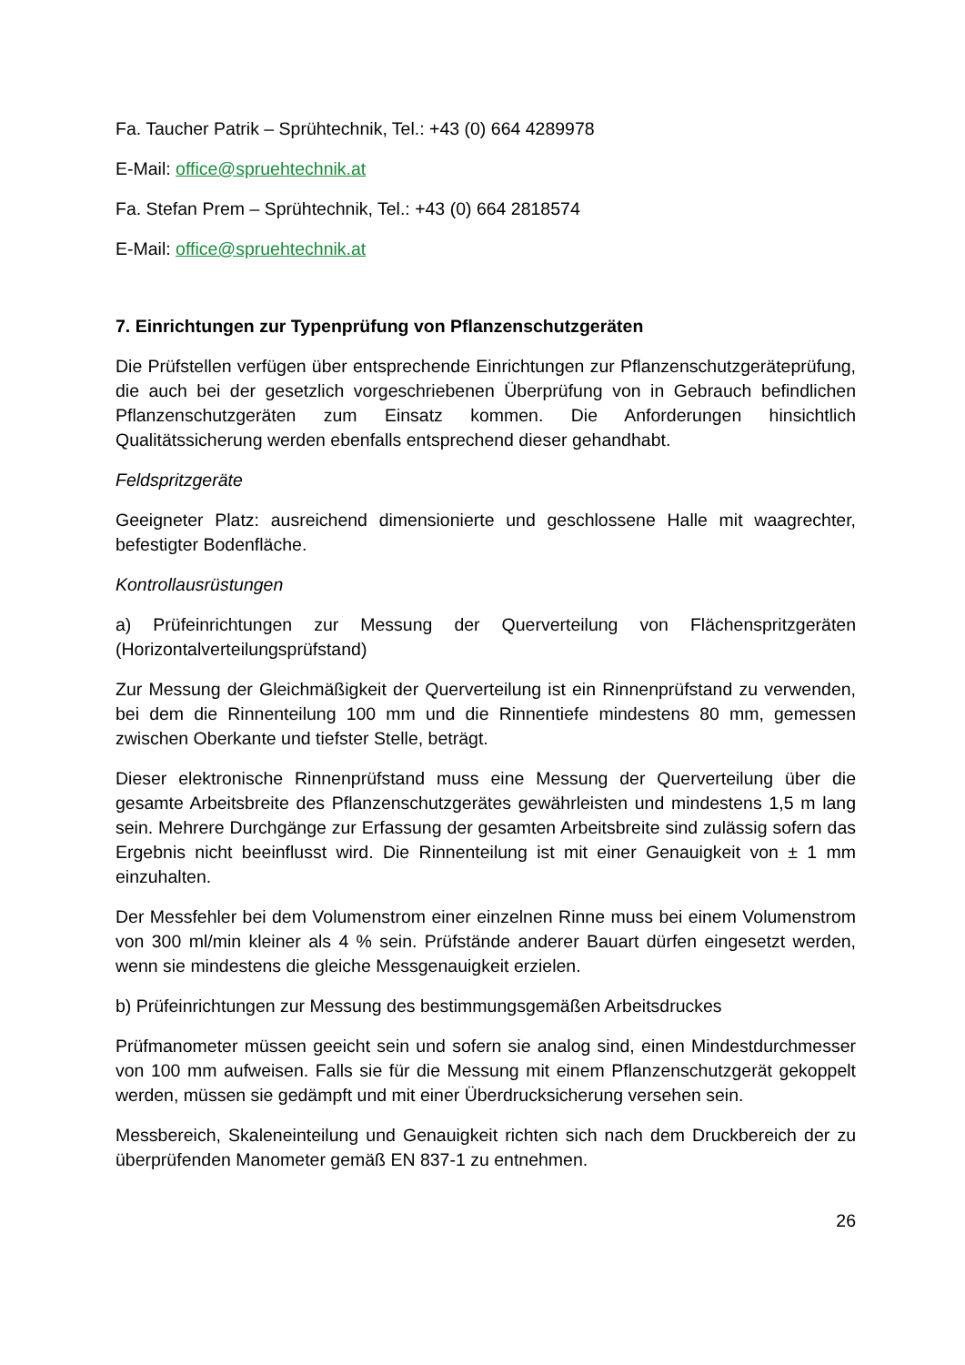Fa. Taucher Patrik – Sprühtechnik, Tel.: +43 (0) 664 4289978
E-Mail: office@spruehtechnik.at
Fa. Stefan Prem – Sprühtechnik, Tel.: +43 (0) 664 2818574
E-Mail: office@spruehtechnik.at
7. Einrichtungen zur Typenprüfung von Pflanzenschutzgeräten
Die Prüfstellen verfügen über entsprechende Einrichtungen zur Pflanzenschutzgeräteprüfung, die auch bei der gesetzlich vorgeschriebenen Überprüfung von in Gebrauch befindlichen Pflanzenschutzgeräten zum Einsatz kommen. Die Anforderungen hinsichtlich Qualitätssicherung werden ebenfalls entsprechend dieser gehandhabt.
Feldspritzgeräte
Geeigneter Platz: ausreichend dimensionierte und geschlossene Halle mit waagrechter, befestigter Bodenfläche.
Kontrollausrüstungen
a) Prüfeinrichtungen zur Messung der Querverteilung von Flächenspritzgeräten (Horizontalverteilungsprüfstand)
Zur Messung der Gleichmäßigkeit der Querverteilung ist ein Rinnenprüfstand zu verwenden, bei dem die Rinnenteilung 100 mm und die Rinnentiefe mindestens 80 mm, gemessen zwischen Oberkante und tiefster Stelle, beträgt.
Dieser elektronische Rinnenprüfstand muss eine Messung der Querverteilung über die gesamte Arbeitsbreite des Pflanzenschutzgerätes gewährleisten und mindestens 1,5 m lang sein. Mehrere Durchgänge zur Erfassung der gesamten Arbeitsbreite sind zulässig sofern das Ergebnis nicht beeinflusst wird. Die Rinnenteilung ist mit einer Genauigkeit von ± 1 mm einzuhalten.
Der Messfehler bei dem Volumenstrom einer einzelnen Rinne muss bei einem Volumenstrom von 300 ml/min kleiner als 4 % sein. Prüfstände anderer Bauart dürfen eingesetzt werden, wenn sie mindestens die gleiche Messgenauigkeit erzielen.
b) Prüfeinrichtungen zur Messung des bestimmungsgemäßen Arbeitsdruckes
Prüfmanometer müssen geeicht sein und sofern sie analog sind, einen Mindestdurchmesser von 100 mm aufweisen. Falls sie für die Messung mit einem Pflanzenschutzgerät gekoppelt werden, müssen sie gedämpft und mit einer Überdrucksicherung versehen sein.
Messbereich, Skaleneinteilung und Genauigkeit richten sich nach dem Druckbereich der zu überprüfenden Manometer gemäß EN 837-1 zu entnehmen.
26